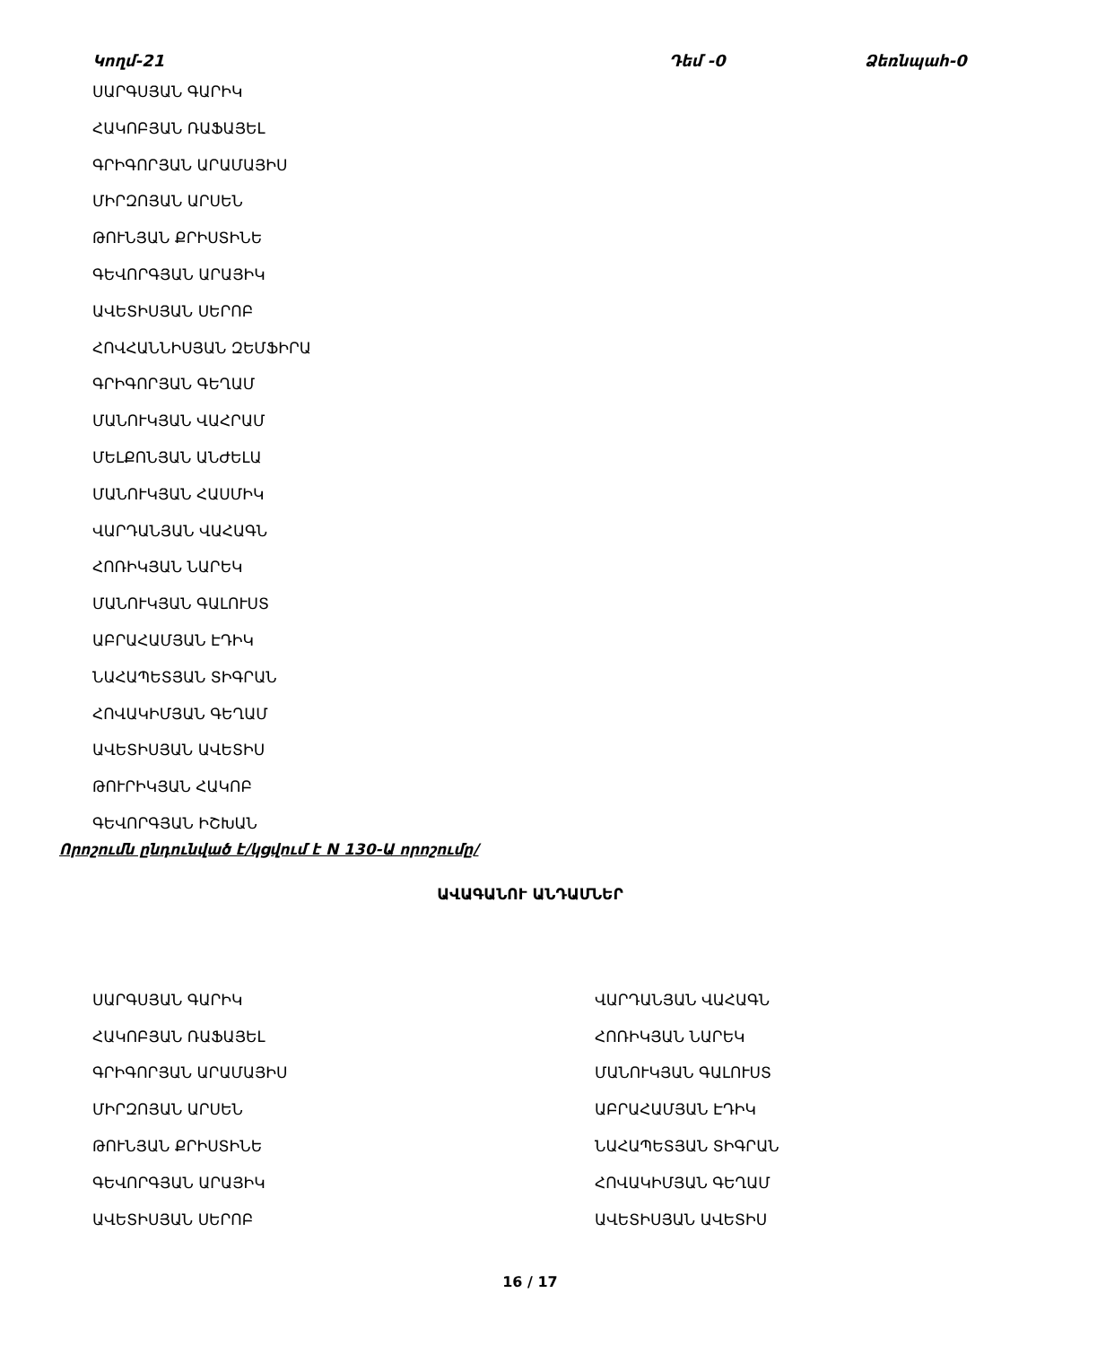Կողմ-21 Դեմ -0 Ձեռնպահ-0
ՍԱՐԳՍՅԱՆ ԳԱՐԻԿ
ՀԱԿՈԲՅԱՆ ՌԱՖԱՅԵԼ
ԳՐԻԳՈՐՅԱՆ ԱՐԱՄԱՅԻՍ
ՄԻՐԶՈՅԱՆ ԱՐՍԵՆ
ԹՈՒՆՅԱՆ ՔՐԻՍՏԻՆԵ
ԳԵՎՈՐԳՅԱՆ ԱՐԱՅԻԿ
ԱՎԵՏԻՍՅԱՆ ՍԵՐՈԲ
ՀՈՎՀԱՆՆԻՍՅԱՆ ԶԵՄՖԻՐԱ
ԳՐԻԳՈՐՅԱՆ ԳԵՂԱՄ
ՄԱՆՈՒԿՅԱՆ ՎԱՀՐԱՄ
ՄԵԼՔՈՆՅԱՆ ԱՆԺԵԼԱ
ՄԱՆՈՒԿՅԱՆ ՀԱՍՄԻԿ
ՎԱՐԴԱՆՅԱՆ ՎԱՀԱԳՆ
ՀՈՌԻԿՅԱՆ ՆԱՐԵԿ
ՄԱՆՈՒԿՅԱՆ ԳԱԼՈՒՍՏ
ԱԲՐԱՀԱՄՅԱՆ ԷԴԻԿ
ՆԱՀԱՊԵՏՅԱՆ ՏԻԳՐԱՆ
ՀՈՎԱԿԻՄՅԱՆ ԳԵՂԱՄ
ԱՎԵՏԻՍՅԱՆ ԱՎԵՏԻՍ
ԹՈՒՐԻԿՅԱՆ ՀԱԿՈԲ
ԳԵՎՈՐԳՅԱՆ ԻՇԽԱՆ
Որոշումն ընդունված է/կցվում է N 130-Ա որոշումը/
ԱՎԱԳԱՆՈՒ ԱՆԴԱՄՆԵՐ
ՍԱՐԳՍՅԱՆ ԳԱՐԻԿ
ՀԱԿՈԲՅԱՆ ՌԱՖԱՅԵԼ
ԳՐԻԳՈՐՅԱՆ ԱՐԱՄԱՅԻՍ
ՄԻՐԶՈՅԱՆ ԱՐՍԵՆ
ԹՈՒՆՅԱՆ ՔՐԻՍՏԻՆԵ
ԳԵՎՈՐԳՅԱՆ ԱՐԱՅԻԿ
ԱՎԵՏԻՍՅԱՆ ՍԵՐՈԲ
ՎԱՐԴԱՆՅԱՆ ՎԱՀԱԳՆ
ՀՈՌԻԿՅԱՆ ՆԱՐԵԿ
ՄԱՆՈՒԿՅԱՆ ԳԱԼՈՒՍՏ
ԱԲՐԱՀԱՄՅԱՆ ԷԴԻԿ
ՆԱՀԱՊԵՏՅԱՆ ՏԻԳՐԱՆ
ՀՈՎԱԿԻՄՅԱՆ ԳԵՂԱՄ
ԱՎԵՏԻՍՅԱՆ ԱՎԵՏԻՍ
16 / 17